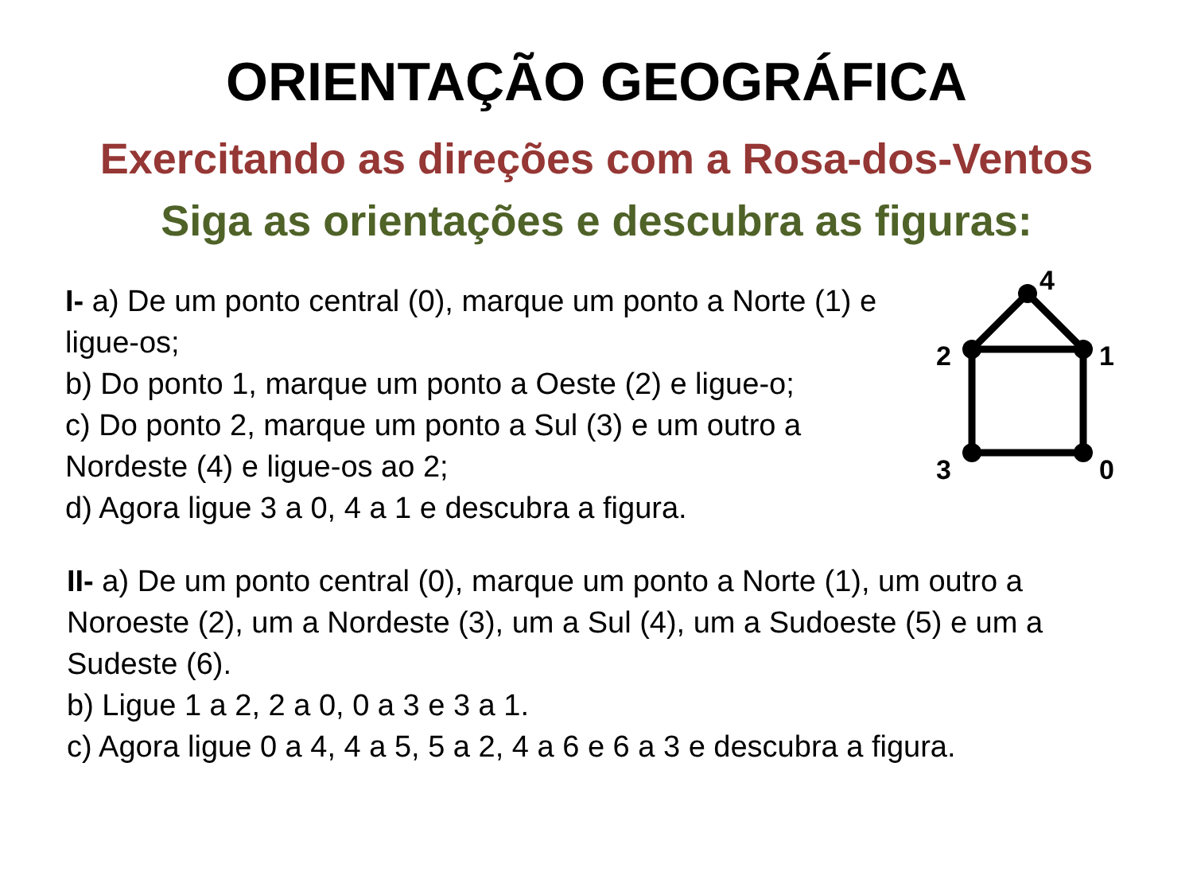ORIENTAÇÃO GEOGRÁFICA
Exercitando as direções com a Rosa-dos-Ventos
Siga as orientações e descubra as figuras:
I- a) De um ponto central (0), marque um ponto a Norte (1) e ligue-os;
b) Do ponto 1, marque um ponto a Oeste (2) e ligue-o;
c) Do ponto 2, marque um ponto a Sul (3) e um outro a Nordeste (4) e ligue-os ao 2;
d) Agora ligue 3 a 0, 4 a 1 e descubra a figura.
4
2
1
3
0
II- a) De um ponto central (0), marque um ponto a Norte (1), um outro a Noroeste (2), um a Nordeste (3), um a Sul (4), um a Sudoeste (5) e um a Sudeste (6).
b) Ligue 1 a 2, 2 a 0, 0 a 3 e 3 a 1.
c) Agora ligue 0 a 4, 4 a 5, 5 a 2, 4 a 6 e 6 a 3 e descubra a figura.